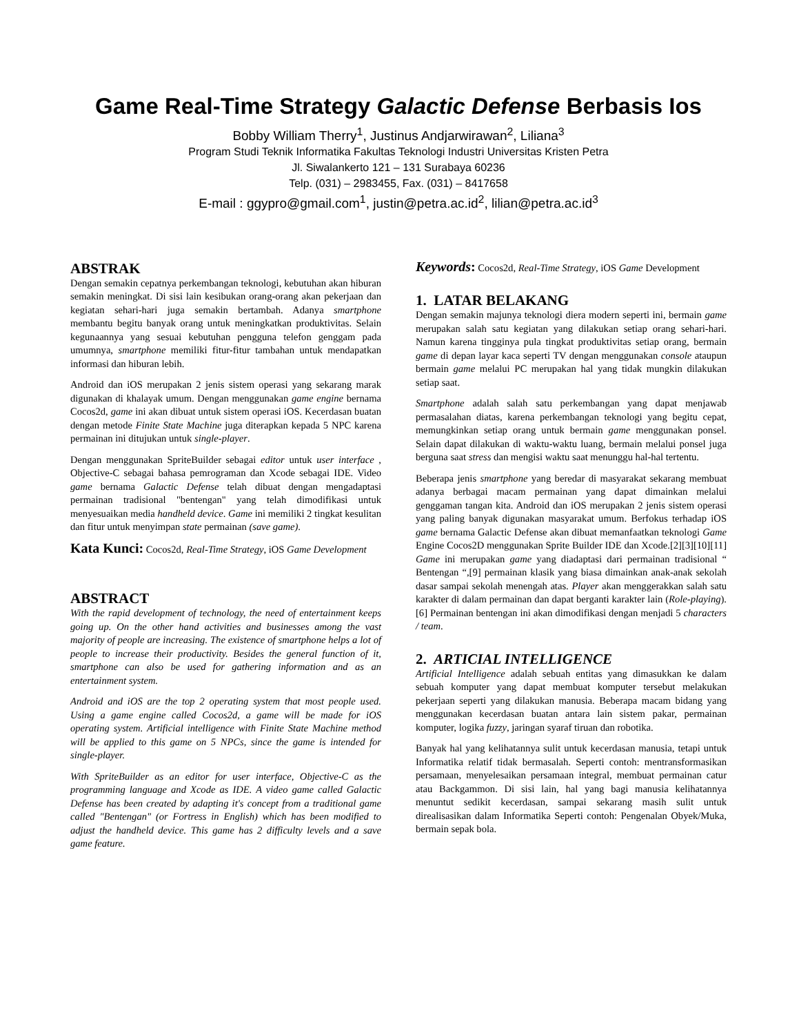Game Real-Time Strategy Galactic Defense Berbasis Ios
Bobby William Therry<sup>1</sup>, Justinus Andjarwirawan<sup>2</sup>, Liliana<sup>3</sup>
Program Studi Teknik Informatika Fakultas Teknologi Industri Universitas Kristen Petra
Jl. Siwalankerto 121 – 131 Surabaya 60236
Telp. (031) – 2983455, Fax. (031) – 8417658
E-mail : ggypro@gmail.com<sup>1</sup>, justin@petra.ac.id<sup>2</sup>, lilian@petra.ac.id<sup>3</sup>
ABSTRAK
Dengan semakin cepatnya perkembangan teknologi, kebutuhan akan hiburan semakin meningkat. Di sisi lain kesibukan orang-orang akan pekerjaan dan kegiatan sehari-hari juga semakin bertambah. Adanya smartphone membantu begitu banyak orang untuk meningkatkan produktivitas. Selain kegunaannya yang sesuai kebutuhan pengguna telefon genggam pada umumnya, smartphone memiliki fitur-fitur tambahan untuk mendapatkan informasi dan hiburan lebih.
Android dan iOS merupakan 2 jenis sistem operasi yang sekarang marak digunakan di khalayak umum. Dengan menggunakan game engine bernama Cocos2d, game ini akan dibuat untuk sistem operasi iOS. Kecerdasan buatan dengan metode Finite State Machine juga diterapkan kepada 5 NPC karena permainan ini ditujukan untuk single-player.
Dengan menggunakan SpriteBuilder sebagai editor untuk user interface , Objective-C sebagai bahasa pemrograman dan Xcode sebagai IDE. Video game bernama Galactic Defense telah dibuat dengan mengadaptasi permainan tradisional "bentengan" yang telah dimodifikasi untuk menyesuaikan media handheld device. Game ini memiliki 2 tingkat kesulitan dan fitur untuk menyimpan state permainan (save game).
Kata Kunci: Cocos2d, Real-Time Strategy, iOS Game Development
ABSTRACT
With the rapid development of technology, the need of entertainment keeps going up. On the other hand activities and businesses among the vast majority of people are increasing. The existence of smartphone helps a lot of people to increase their productivity. Besides the general function of it, smartphone can also be used for gathering information and as an entertainment system.
Android and iOS are the top 2 operating system that most people used. Using a game engine called Cocos2d, a game will be made for iOS operating system. Artificial intelligence with Finite State Machine method will be applied to this game on 5 NPCs, since the game is intended for single-player.
With SpriteBuilder as an editor for user interface, Objective-C as the programming language and Xcode as IDE. A video game called Galactic Defense has been created by adapting it's concept from a traditional game called "Bentengan" (or Fortress in English) which has been modified to adjust the handheld device. This game has 2 difficulty levels and a save game feature.
Keywords: Cocos2d, Real-Time Strategy, iOS Game Development
1. LATAR BELAKANG
Dengan semakin majunya teknologi diera modern seperti ini, bermain game merupakan salah satu kegiatan yang dilakukan setiap orang sehari-hari. Namun karena tingginya pula tingkat produktivitas setiap orang, bermain game di depan layar kaca seperti TV dengan menggunakan console ataupun bermain game melalui PC merupakan hal yang tidak mungkin dilakukan setiap saat.
Smartphone adalah salah satu perkembangan yang dapat menjawab permasalahan diatas, karena perkembangan teknologi yang begitu cepat, memungkinkan setiap orang untuk bermain game menggunakan ponsel. Selain dapat dilakukan di waktu-waktu luang, bermain melalui ponsel juga berguna saat stress dan mengisi waktu saat menunggu hal-hal tertentu.
Beberapa jenis smartphone yang beredar di masyarakat sekarang membuat adanya berbagai macam permainan yang dapat dimainkan melalui genggaman tangan kita. Android dan iOS merupakan 2 jenis sistem operasi yang paling banyak digunakan masyarakat umum. Berfokus terhadap iOS game bernama Galactic Defense akan dibuat memanfaatkan teknologi Game Engine Cocos2D menggunakan Sprite Builder IDE dan Xcode.[2][3][10][11] Game ini merupakan game yang diadaptasi dari permainan tradisional “ Bentengan “,[9] permainan klasik yang biasa dimainkan anak-anak sekolah dasar sampai sekolah menengah atas. Player akan menggerakkan salah satu karakter di dalam permainan dan dapat berganti karakter lain (Role-playing).[6] Permainan bentengan ini akan dimodifikasi dengan menjadi 5 characters / team.
2. ARTICIAL INTELLIGENCE
Artificial Intelligence adalah sebuah entitas yang dimasukkan ke dalam sebuah komputer yang dapat membuat komputer tersebut melakukan pekerjaan seperti yang dilakukan manusia. Beberapa macam bidang yang menggunakan kecerdasan buatan antara lain sistem pakar, permainan komputer, logika fuzzy, jaringan syaraf tiruan dan robotika.
Banyak hal yang kelihatannya sulit untuk kecerdasan manusia, tetapi untuk Informatika relatif tidak bermasalah. Seperti contoh: mentransformasikan persamaan, menyelesaikan persamaan integral, membuat permainan catur atau Backgammon. Di sisi lain, hal yang bagi manusia kelihatannya menuntut sedikit kecerdasan, sampai sekarang masih sulit untuk direalisasikan dalam Informatika Seperti contoh: Pengenalan Obyek/Muka, bermain sepak bola.